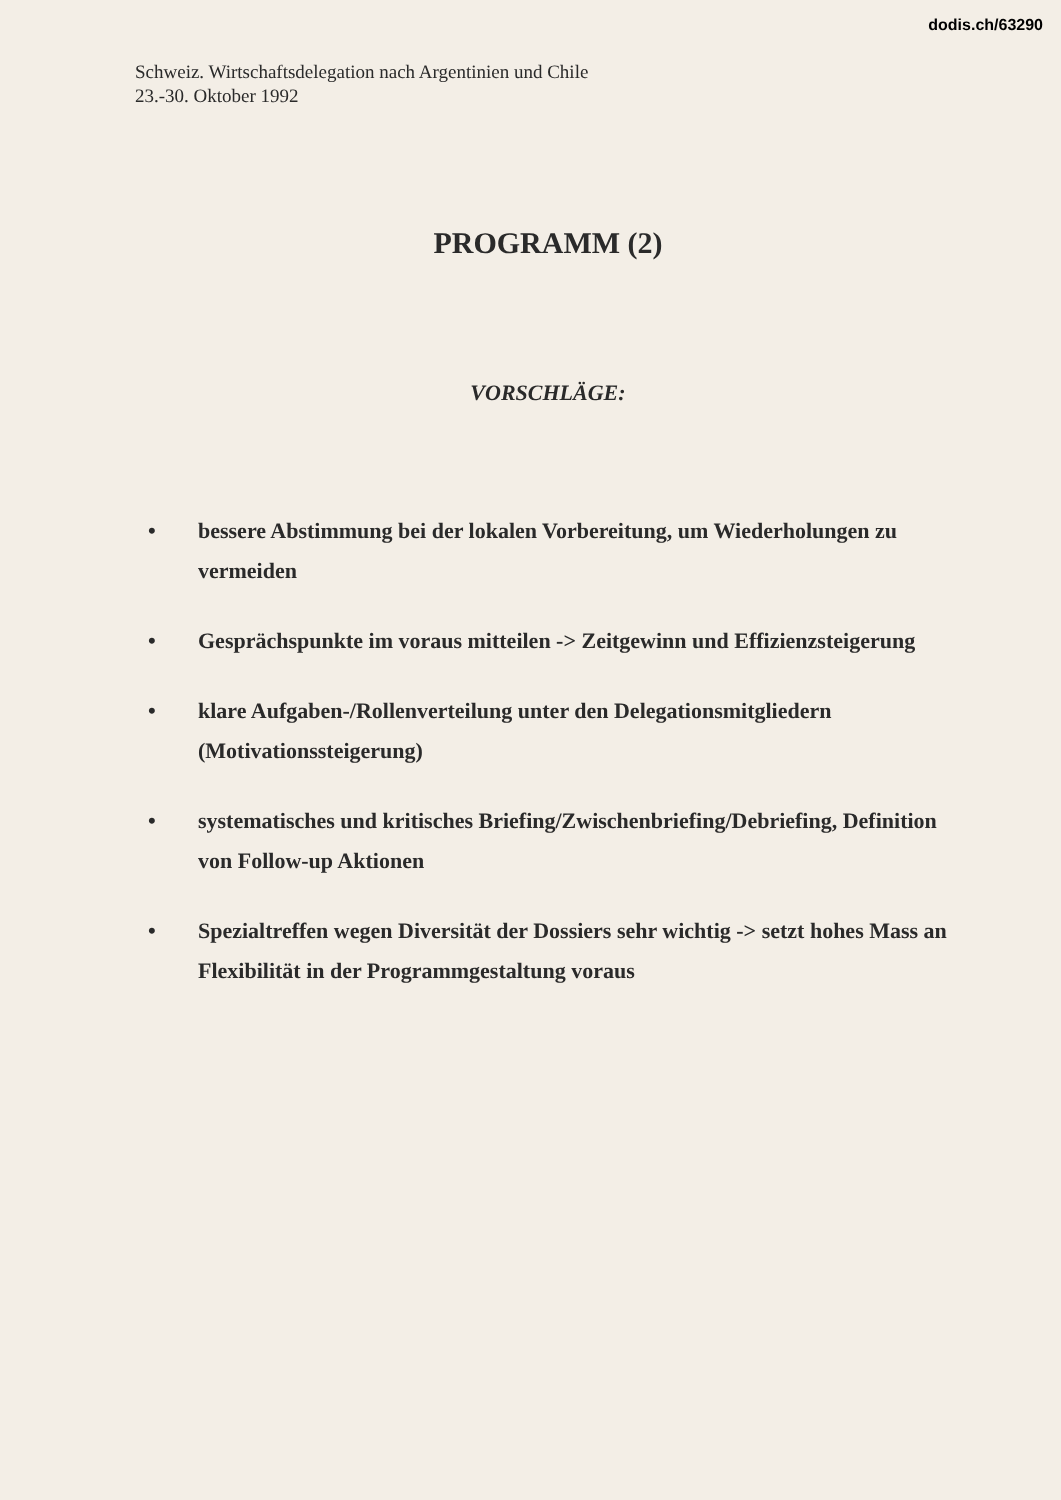dodis.ch/63290
Schweiz. Wirtschaftsdelegation nach Argentinien und Chile
23.-30. Oktober 1992
PROGRAMM (2)
VORSCHLÄGE:
• bessere Abstimmung bei der lokalen Vorbereitung, um Wiederholungen zu vermeiden
• Gesprächspunkte im voraus mitteilen -> Zeitgewinn und Effizienzsteigerung
• klare Aufgaben-/Rollenverteilung unter den Delegationsmitgliedern (Motivationssteigerung)
• systematisches und kritisches Briefing/Zwischenbriefing/Debriefing, Definition von Follow-up Aktionen
• Spezialtreffen wegen Diversität der Dossiers sehr wichtig -> setzt hohes Mass an Flexibilität in der Programmgestaltung voraus